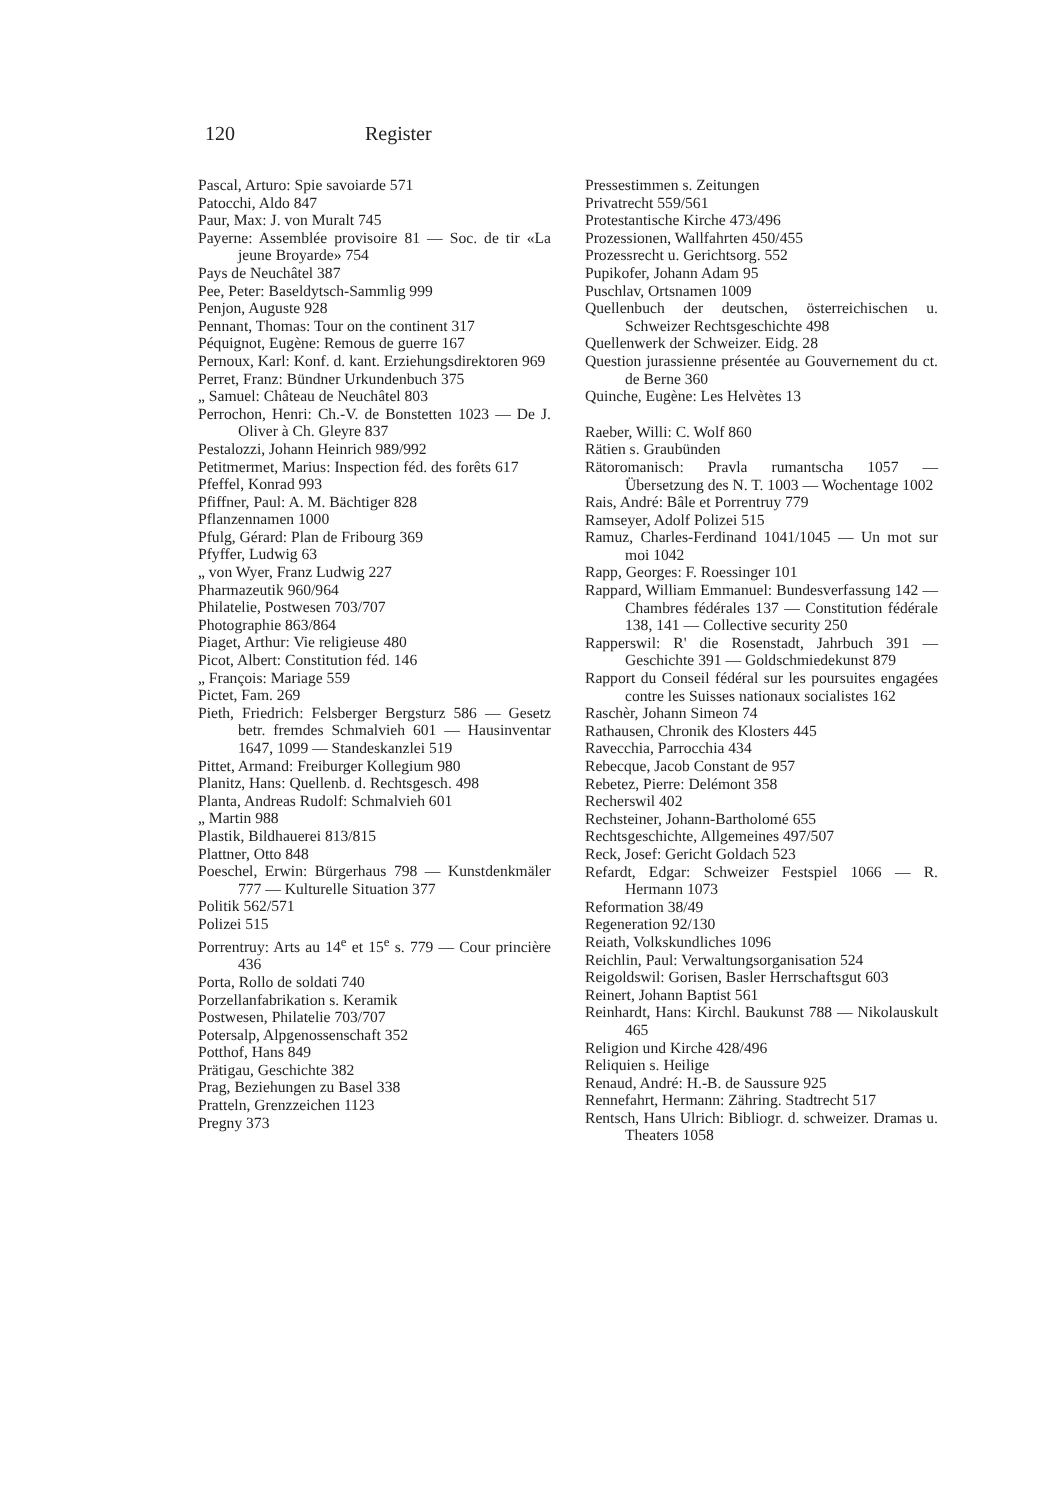120 Register
Pascal, Arturo: Spie savoiarde 571
Patocchi, Aldo 847
Paur, Max: J. von Muralt 745
Payerne: Assemblée provisoire 81 — Soc. de tir «La jeune Broyarde» 754
Pays de Neuchâtel 387
Pee, Peter: Baseldytsch-Sammlig 999
Penjon, Auguste 928
Pennant, Thomas: Tour on the continent 317
Péquignot, Eugène: Remous de guerre 167
Pernoux, Karl: Konf. d. kant. Erziehungsdirektoren 969
Perret, Franz: Bündner Urkundenbuch 375
„ Samuel: Château de Neuchâtel 803
Perrochon, Henri: Ch.-V. de Bonstetten 1023 — De J. Oliver à Ch. Gleyre 837
Pestalozzi, Johann Heinrich 989/992
Petitmermet, Marius: Inspection féd. des forêts 617
Pfeffel, Konrad 993
Pfiffner, Paul: A. M. Bächtiger 828
Pflanzennamen 1000
Pfulg, Gérard: Plan de Fribourg 369
Pfyffer, Ludwig 63
„ von Wyer, Franz Ludwig 227
Pharmazeutik 960/964
Philatelie, Postwesen 703/707
Photographie 863/864
Piaget, Arthur: Vie religieuse 480
Picot, Albert: Constitution féd. 146
„ François: Mariage 559
Pictet, Fam. 269
Pieth, Friedrich: Felsberger Bergsturz 586 — Gesetz betr. fremdes Schmalvieh 601 — Hausinventar 1647, 1099 — Standeskanzlei 519
Pittet, Armand: Freiburger Kollegium 980
Planitz, Hans: Quellenb. d. Rechtsgesch. 498
Planta, Andreas Rudolf: Schmalvieh 601
„ Martin 988
Plastik, Bildhauerei 813/815
Plattner, Otto 848
Poeschel, Erwin: Bürgerhaus 798 — Kunstdenkmäler 777 — Kulturelle Situation 377
Politik 562/571
Polizei 515
Porrentruy: Arts au 14<sup>e</sup> et 15<sup>e</sup> s. 779 — Cour princière 436
Porta, Rollo de soldati 740
Porzellanfabrikation s. Keramik
Postwesen, Philatelie 703/707
Potersalp, Alpgenossenschaft 352
Potthof, Hans 849
Prätigau, Geschichte 382
Prag, Beziehungen zu Basel 338
Pratteln, Grenzzeichen 1123
Pregny 373
Pressestimmen s. Zeitungen
Privatrecht 559/561
Protestantische Kirche 473/496
Prozessionen, Wallfahrten 450/455
Prozessrecht u. Gerichtsorg. 552
Pupikofer, Johann Adam 95
Puschlav, Ortsnamen 1009
Quellenbuch der deutschen, österreichischen u. Schweizer Rechtsgeschichte 498
Quellenwerk der Schweizer. Eidg. 28
Question jurassienne présentée au Gouvernement du ct. de Berne 360
Quinche, Eugène: Les Helvètes 13
Raeber, Willi: C. Wolf 860
Rätien s. Graubünden
Rätoromanisch: Pravla rumantscha 1057 — Übersetzung des N. T. 1003 — Wochentage 1002
Rais, André: Bâle et Porrentruy 779
Ramseyer, Adolf Polizei 515
Ramuz, Charles-Ferdinand 1041/1045 — Un mot sur moi 1042
Rapp, Georges: F. Roessinger 101
Rappard, William Emmanuel: Bundesverfassung 142 — Chambres fédérales 137 — Constitution fédérale 138, 141 — Collective security 250
Rapperswil: R' die Rosenstadt, Jahrbuch 391 — Geschichte 391 — Goldschmiedekunst 879
Rapport du Conseil fédéral sur les poursuites engagées contre les Suisses nationaux socialistes 162
Raschèr, Johann Simeon 74
Rathausen, Chronik des Klosters 445
Ravecchia, Parrocchia 434
Rebecque, Jacob Constant de 957
Rebetez, Pierre: Delémont 358
Recherswil 402
Rechsteiner, Johann-Bartholomé 655
Rechtsgeschichte, Allgemeines 497/507
Reck, Josef: Gericht Goldach 523
Refardt, Edgar: Schweizer Festspiel 1066 — R. Hermann 1073
Reformation 38/49
Regeneration 92/130
Reiath, Volkskundliches 1096
Reichlin, Paul: Verwaltungsorganisation 524
Reigoldswil: Gorisen, Basler Herrschaftsgut 603
Reinert, Johann Baptist 561
Reinhardt, Hans: Kirchl. Baukunst 788 — Nikolauskult 465
Religion und Kirche 428/496
Reliquien s. Heilige
Renaud, André: H.-B. de Saussure 925
Rennefahrt, Hermann: Zähring. Stadtrecht 517
Rentsch, Hans Ulrich: Bibliogr. d. schweizer. Dramas u. Theaters 1058